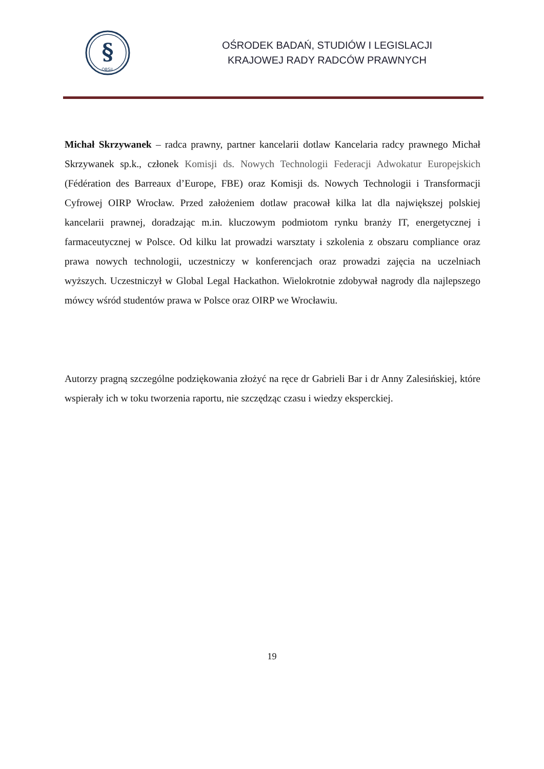§
OBSiL
OŚRODEK BADAŃ, STUDIÓW I LEGISLACJI
KRAJOWEJ RADY RADCÓW PRAWNYCH
Michał Skrzywanek – radca prawny, partner kancelarii dotlaw Kancelaria radcy prawnego Michał Skrzywanek sp.k., członek Komisji ds. Nowych Technologii Federacji Adwokatur Europejskich (Fédération des Barreaux d’Europe, FBE) oraz Komisji ds. Nowych Technologii i Transformacji Cyfrowej OIRP Wrocław. Przed założeniem dotlaw pracował kilka lat dla największej polskiej kancelarii prawnej, doradzając m.in. kluczowym podmiotom rynku branży IT, energetycznej i farmaceutycznej w Polsce. Od kilku lat prowadzi warsztaty i szkolenia z obszaru compliance oraz prawa nowych technologii, uczestniczy w konferencjach oraz prowadzi zajęcia na uczelniach wyższych. Uczestniczył w Global Legal Hackathon. Wielokrotnie zdobywał nagrody dla najlepszego mówcy wśród studentów prawa w Polsce oraz OIRP we Wrocławiu.
Autorzy pragną szczególne podziękowania złożyć na ręce dr Gabrieli Bar i dr Anny Zalesińskiej, które wspierały ich w toku tworzenia raportu, nie szczędząc czasu i wiedzy eksperckiej.
19